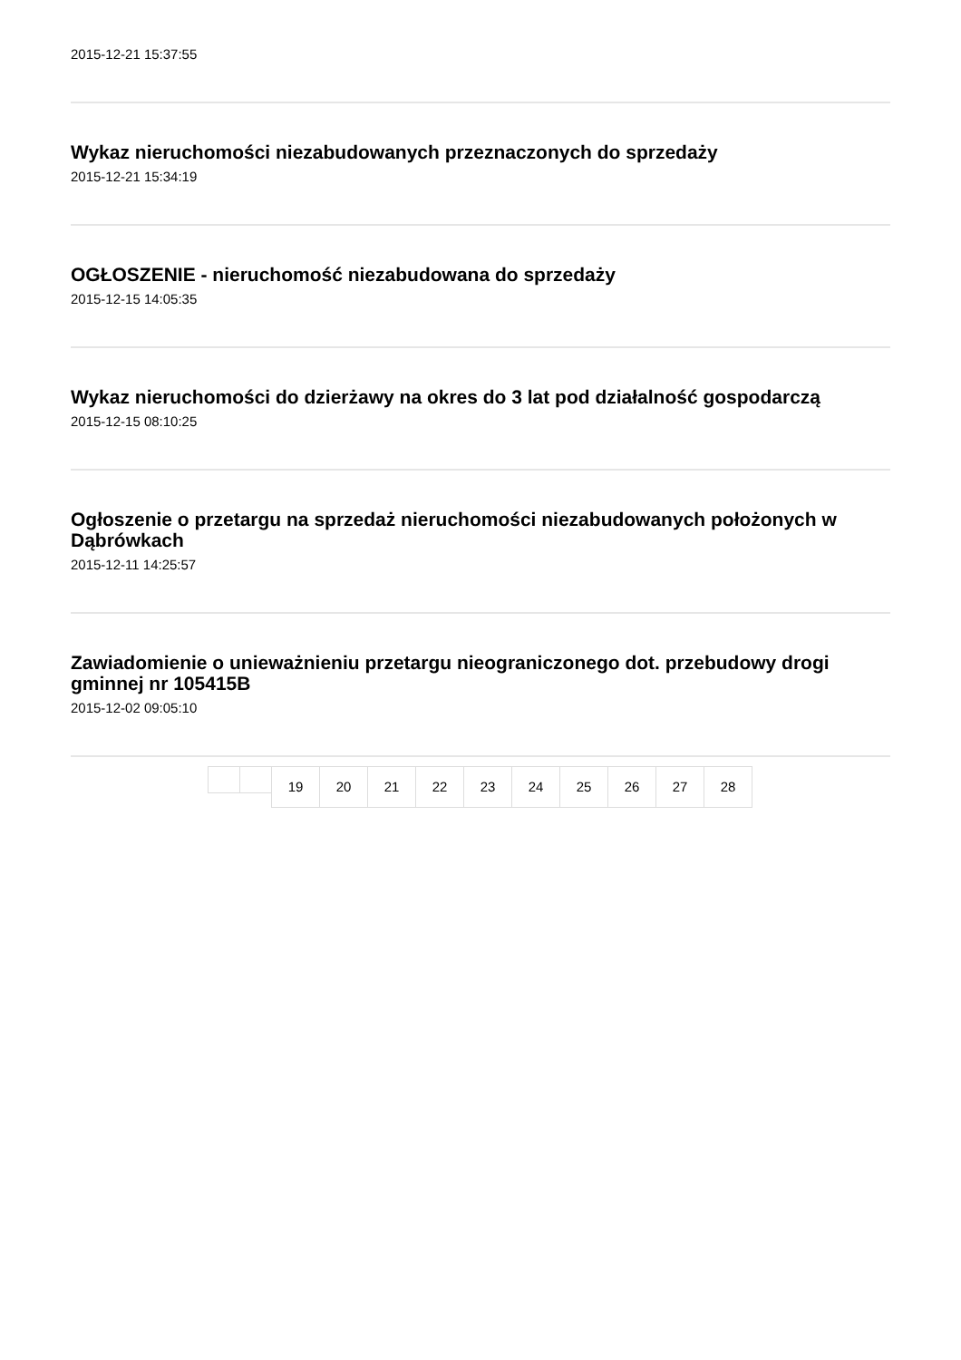2015-12-21 15:37:55
Wykaz nieruchomości niezabudowanych przeznaczonych do sprzedaży
2015-12-21 15:34:19
OGŁOSZENIE - nieruchomość niezabudowana do sprzedaży
2015-12-15 14:05:35
Wykaz nieruchomości do dzierżawy na okres do 3 lat pod działalność gospodarczą
2015-12-15 08:10:25
Ogłoszenie o przetargu na sprzedaż nieruchomości niezabudowanych położonych w Dąbrówkach
2015-12-11 14:25:57
Zawiadomienie o unieważnieniu przetargu nieograniczonego dot. przebudowy drogi gminnej nr 105415B
2015-12-02 09:05:10
19 20 21 22 23 24 25 26 27 28